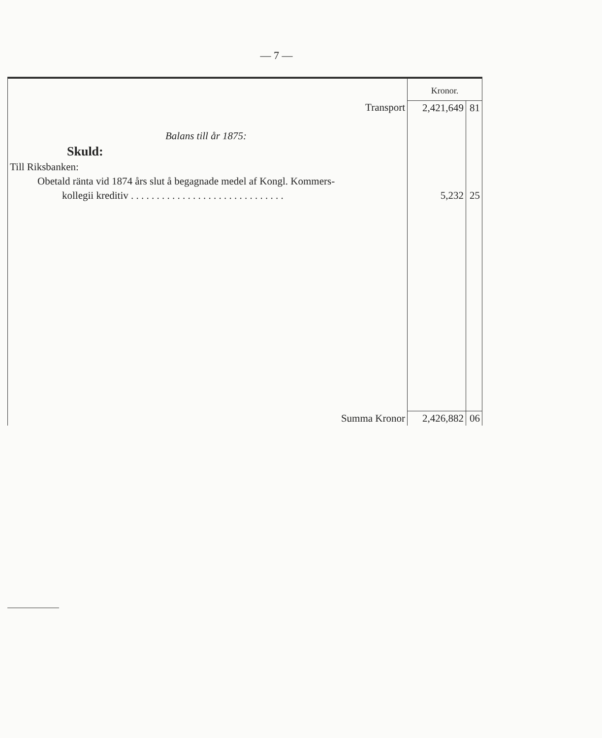— 7 —
| | Kronor. | |
| Transport | 2,421,649 | 81 |
| Balans till år 1875: | | |
| Skuld: | | |
| Till Riksbanken: | | |
| Obetald ränta vid 1874 års slut å begagnade medel af Kongl. Kommers- | | |
| kollegii kreditiv . . . . . . . . . . . . . . . . . . . . . . . . . . . . . . | 5,232 | 25 |
| Summa Kronor | 2,426,882 | 06 |